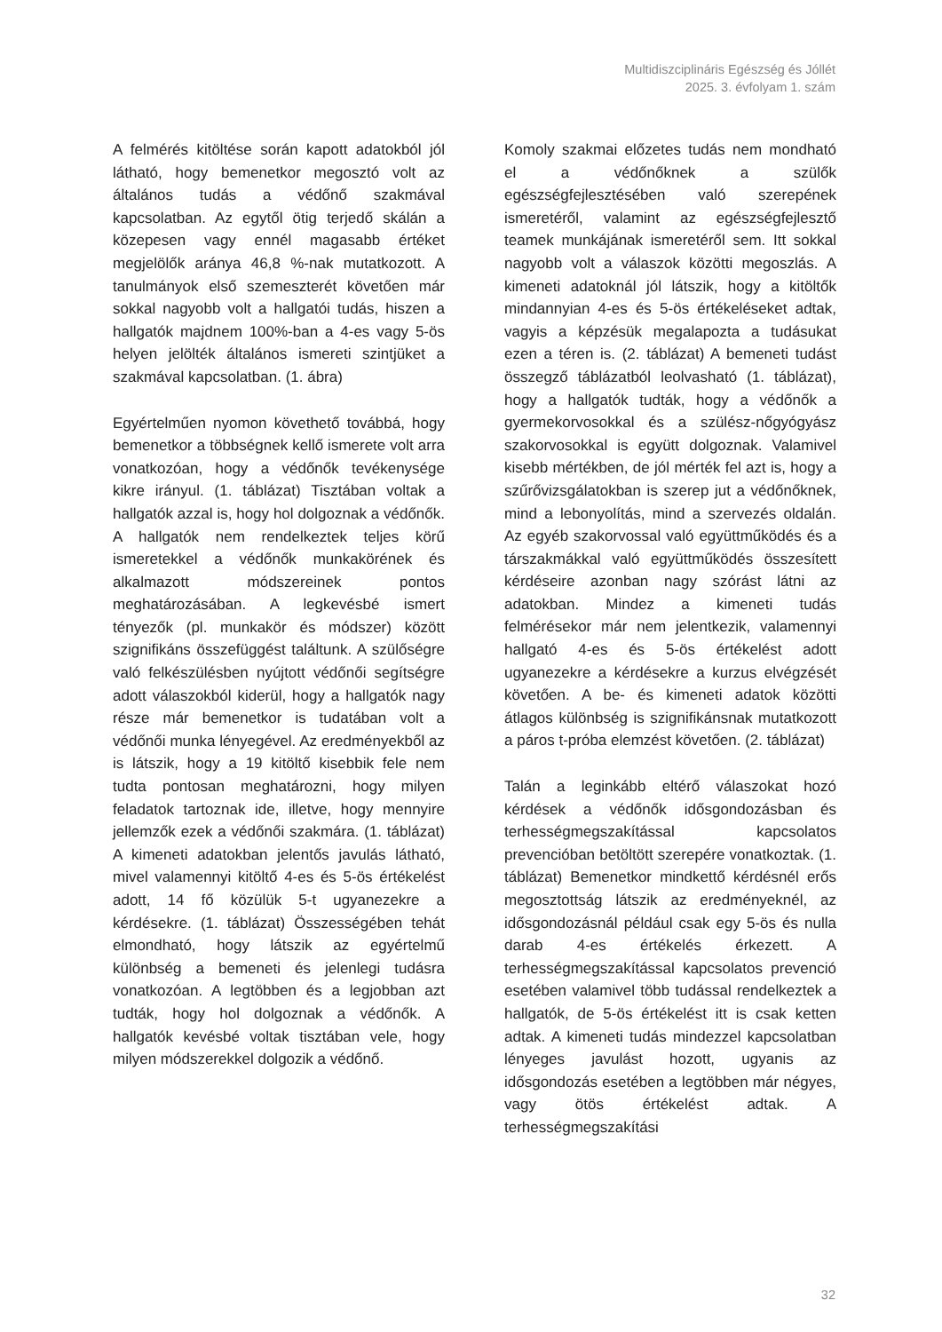Multidiszciplináris Egészség és Jóllét
2025. 3. évfolyam 1. szám
A felmérés kitöltése során kapott adatokból jól látható, hogy bemenetkor megosztó volt az általános tudás a védőnő szakmával kapcsolatban. Az egytől ötig terjedő skálán a közepesen vagy ennél magasabb értéket megjelölők aránya 46,8 %-nak mutatkozott. A tanulmányok első szemeszterét követően már sokkal nagyobb volt a hallgatói tudás, hiszen a hallgatók majdnem 100%-ban a 4-es vagy 5-ös helyen jelölték általános ismereti szintjüket a szakmával kapcsolatban. (1. ábra)
Egyértelműen nyomon követhető továbbá, hogy bemenetkor a többségnek kellő ismerete volt arra vonatkozóan, hogy a védőnők tevékenysége kikre irányul. (1. táblázat) Tisztában voltak a hallgatók azzal is, hogy hol dolgoznak a védőnők. A hallgatók nem rendelkeztek teljes körű ismeretekkel a védőnők munkakörének és alkalmazott módszereinek pontos meghatározásában. A legkevésbé ismert tényezők (pl. munkakör és módszer) között szignifikáns összefüggést találtunk. A szülőségre való felkészülésben nyújtott védőnői segítségre adott válaszokból kiderül, hogy a hallgatók nagy része már bemenetkor is tudatában volt a védőnői munka lényegével. Az eredményekből az is látszik, hogy a 19 kitöltő kisebbik fele nem tudta pontosan meghatározni, hogy milyen feladatok tartoznak ide, illetve, hogy mennyire jellemzők ezek a védőnői szakmára. (1. táblázat) A kimeneti adatokban jelentős javulás látható, mivel valamennyi kitöltő 4-es és 5-ös értékelést adott, 14 fő közülük 5-t ugyanezekre a kérdésekre. (1. táblázat) Összességében tehát elmondható, hogy látszik az egyértelmű különbség a bemeneti és jelenlegi tudásra vonatkozóan. A legtöbben és a legjobban azt tudták, hogy hol dolgoznak a védőnők. A hallgatók kevésbé voltak tisztában vele, hogy milyen módszerekkel dolgozik a védőnő.
Komoly szakmai előzetes tudás nem mondható el a védőnőknek a szülők egészségfejlesztésében való szerepének ismeretéről, valamint az egészségfejlesztő teamek munkájának ismeretéről sem. Itt sokkal nagyobb volt a válaszok közötti megoszlás. A kimeneti adatoknál jól látszik, hogy a kitöltők mindannyian 4-es és 5-ös értékeléseket adtak, vagyis a képzésük megalapozta a tudásukat ezen a téren is. (2. táblázat) A bemeneti tudást összegző táblázatból leolvasható (1. táblázat), hogy a hallgatók tudták, hogy a védőnők a gyermekorvosokkal és a szülész-nőgyógyász szakorvosokkal is együtt dolgoznak. Valamivel kisebb mértékben, de jól mérték fel azt is, hogy a szűrővizsgálatokban is szerep jut a védőnőknek, mind a lebonyolítás, mind a szervezés oldalán. Az egyéb szakorvossal való együttműködés és a társzakmákkal való együttműködés összesített kérdéseire azonban nagy szórást látni az adatokban. Mindez a kimeneti tudás felmérésekor már nem jelentkezik, valamennyi hallgató 4-es és 5-ös értékelést adott ugyanezekre a kérdésekre a kurzus elvégzését követően. A be- és kimeneti adatok közötti átlagos különbség is szignifikánsnak mutatkozott a páros t-próba elemzést követően. (2. táblázat)
Talán a leginkább eltérő válaszokat hozó kérdések a védőnők idősgondozásban és terhességmegszakítással kapcsolatos prevencióban betöltött szerepére vonatkoztak. (1. táblázat) Bemenetkor mindkettő kérdésnél erős megosztottság látszik az eredményeknél, az idősgondozásnál például csak egy 5-ös és nulla darab 4-es értékelés érkezett. A terhességmegszakítással kapcsolatos prevenció esetében valamivel több tudással rendelkeztek a hallgatók, de 5-ös értékelést itt is csak ketten adtak. A kimeneti tudás mindezzel kapcsolatban lényeges javulást hozott, ugyanis az idősgondozás esetében a legtöbben már négyes, vagy ötös értékelést adtak. A terhességmegszakítási
32